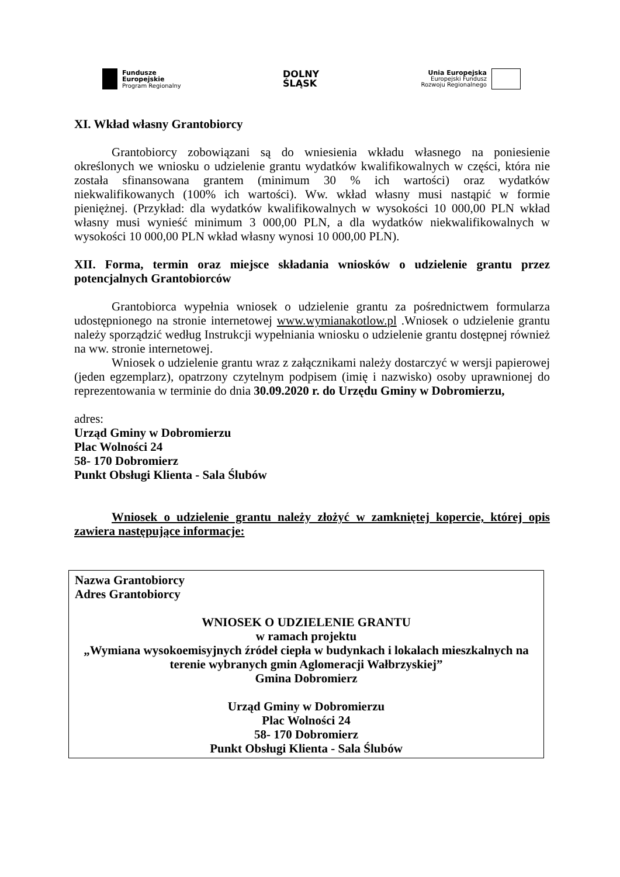Fundusze
Europejskie
Program Regionalny
DOLNY
ŚLĄSK
Unia Europejska
Europejski Fundusz
Rozwoju Regionalnego
XI. Wkład własny Grantobiorcy
Grantobiorcy zobowiązani są do wniesienia wkładu własnego na poniesienie określonych we wniosku o udzielenie grantu wydatków kwalifikowalnych w części, która nie została sfinansowana grantem (minimum 30 % ich wartości) oraz wydatków niekwalifikowanych (100% ich wartości). Ww. wkład własny musi nastąpić w formie pieniężnej. (Przykład: dla wydatków kwalifikowalnych w wysokości 10 000,00 PLN wkład własny musi wynieść minimum 3 000,00 PLN, a dla wydatków niekwalifikowalnych w wysokości 10 000,00 PLN wkład własny wynosi 10 000,00 PLN).
XII. Forma, termin oraz miejsce składania wniosków o udzielenie grantu przez potencjalnych Grantobiorców
Grantobiorca wypełnia wniosek o udzielenie grantu za pośrednictwem formularza udostępnionego na stronie internetowej www.wymianakotlow.pl .Wniosek o udzielenie grantu należy sporządzić według Instrukcji wypełniania wniosku o udzielenie grantu dostępnej również na ww. stronie internetowej.
Wniosek o udzielenie grantu wraz z załącznikami należy dostarczyć w wersji papierowej (jeden egzemplarz), opatrzony czytelnym podpisem (imię i nazwisko) osoby uprawnionej do reprezentowania w terminie do dnia 30.09.2020 r. do Urzędu Gminy w Dobromierzu,
adres:
Urząd Gminy w Dobromierzu
Plac Wolności 24
58- 170 Dobromierz
Punkt Obsługi Klienta - Sala Ślubów
Wniosek o udzielenie grantu należy złożyć w zamkniętej kopercie, której opis zawiera następujące informacje:
Nazwa Grantobiorcy
Adres Grantobiorcy
WNIOSEK O UDZIELENIE GRANTU
w ramach projektu
„Wymiana wysokoemisyjnych źródeł ciepła w budynkach i lokalach mieszkalnych na terenie wybranych gmin Aglomeracji Wałbrzyskiej”
Gmina Dobromierz
Urząd Gminy w Dobromierzu
Plac Wolności 24
58- 170 Dobromierz
Punkt Obsługi Klienta - Sala Ślubów